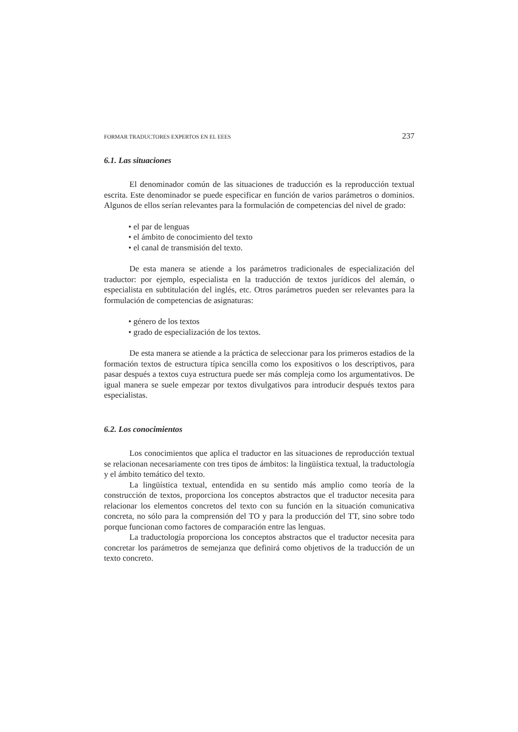FORMAR TRADUCTORES EXPERTOS EN EL EEES 237
6.1. Las situaciones
El denominador común de las situaciones de traducción es la reproducción textual escrita. Este denominador se puede especificar en función de varios parámetros o dominios. Algunos de ellos serían relevantes para la formulación de competencias del nivel de grado:
• el par de lenguas
• el ámbito de conocimiento del texto
• el canal de transmisión del texto.
De esta manera se atiende a los parámetros tradicionales de especialización del traductor: por ejemplo, especialista en la traducción de textos jurídicos del alemán, o especialista en subtitulación del inglés, etc. Otros parámetros pueden ser relevantes para la formulación de competencias de asignaturas:
• género de los textos
• grado de especialización de los textos.
De esta manera se atiende a la práctica de seleccionar para los primeros estadios de la formación textos de estructura típica sencilla como los expositivos o los descriptivos, para pasar después a textos cuya estructura puede ser más compleja como los argumentativos. De igual manera se suele empezar por textos divulgativos para introducir después textos para especialistas.
6.2. Los conocimientos
Los conocimientos que aplica el traductor en las situaciones de reproducción textual se relacionan necesariamente con tres tipos de ámbitos: la lingüística textual, la traductología y el ámbito temático del texto.
La lingüística textual, entendida en su sentido más amplio como teoría de la construcción de textos, proporciona los conceptos abstractos que el traductor necesita para relacionar los elementos concretos del texto con su función en la situación comunicativa concreta, no sólo para la comprensión del TO y para la producción del TT, sino sobre todo porque funcionan como factores de comparación entre las lenguas.
La traductología proporciona los conceptos abstractos que el traductor necesita para concretar los parámetros de semejanza que definirá como objetivos de la traducción de un texto concreto.